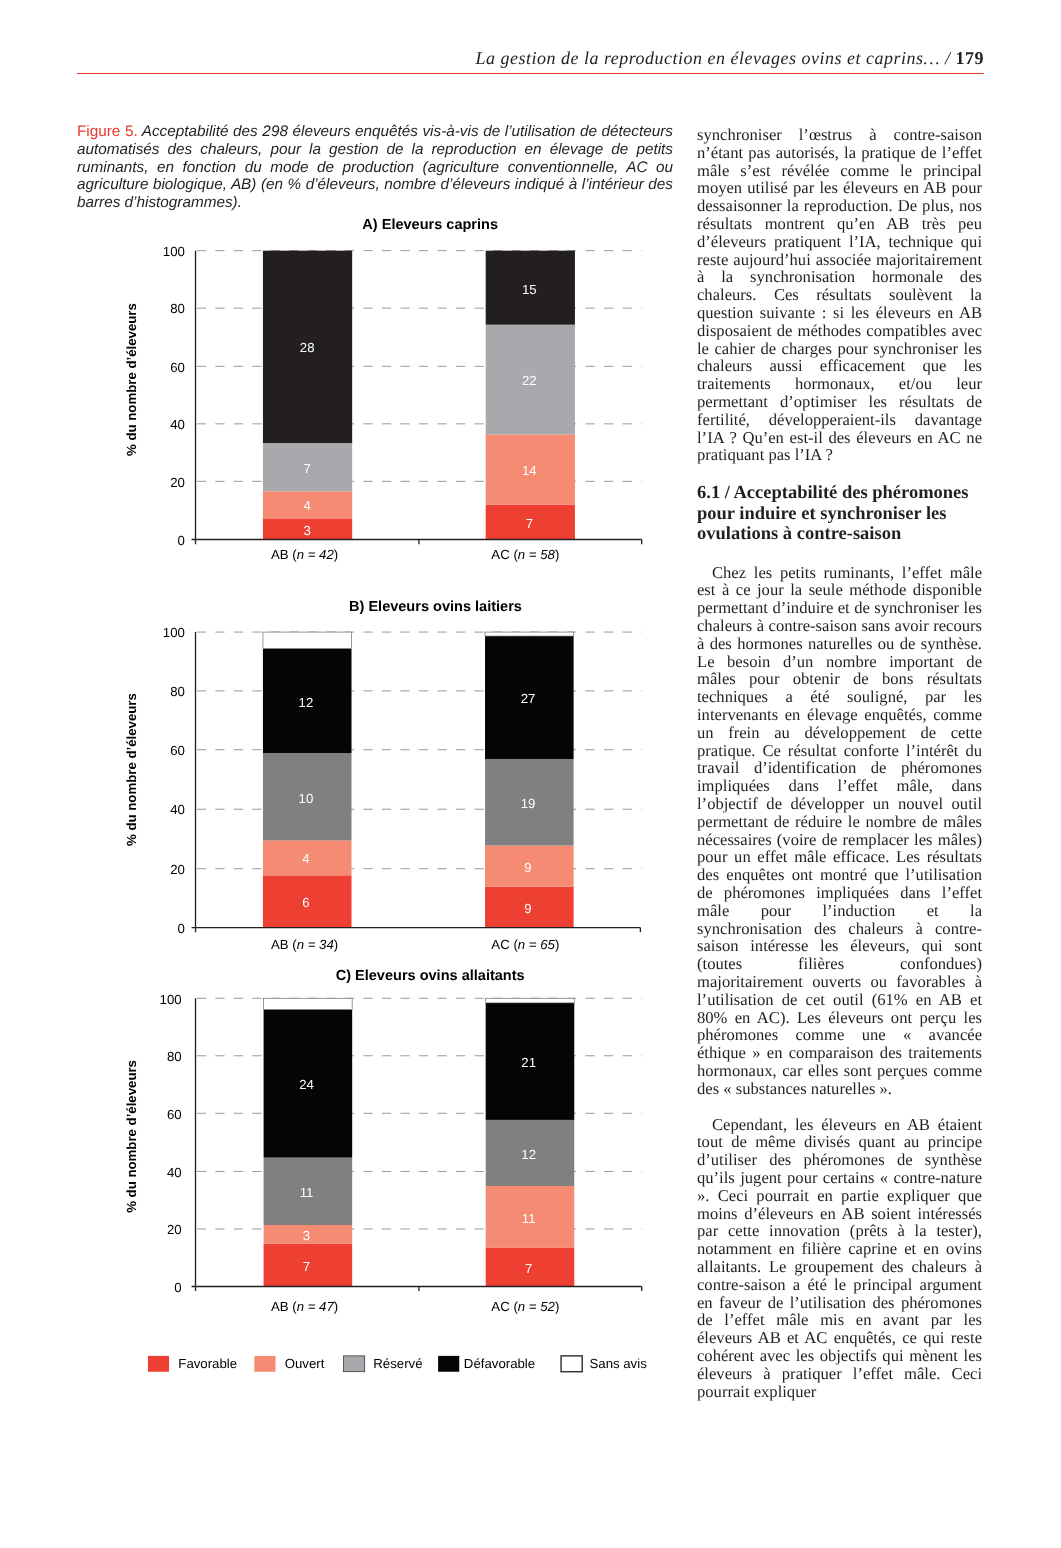La gestion de la reproduction en élevages ovins et caprins… / 179
Figure 5. Acceptabilité des 298 éleveurs enquêtés vis-à-vis de l’utilisation de détecteurs automatisés des chaleurs, pour la gestion de la reproduction en élevage de petits ruminants, en fonction du mode de production (agriculture conventionnelle, AC ou agriculture biologique, AB) (en % d’éleveurs, nombre d’éleveurs indiqué à l’intérieur des barres d’histogrammes).
A) Eleveurs caprins
3
4
7
28
7
14
22
15
100
80
60
40
20
0
AB (n = 42)
AC (n = 58)
% du nombre d’éleveurs
B) Eleveurs ovins laitiers
6
4
10
12
9
9
19
27
100
80
60
40
20
0
AB (n = 34)
AC (n = 65)
% du nombre d’éleveurs
C) Eleveurs ovins allaitants
7
3
11
24
7
11
12
21
100
80
60
40
20
0
AB (n = 47)
AC (n = 52)
% du nombre d’éleveurs
Favorable
Ouvert
Réservé
Défavorable
Sans avis
synchroniser l’œstrus à contre-saison n’étant pas autorisés, la pratique de l’effet mâle s’est révélée comme le principal moyen utilisé par les éleveurs en AB pour dessaisonner la reproduction. De plus, nos résultats montrent qu’en AB très peu d’éleveurs pratiquent l’IA, technique qui reste aujourd’hui associée majoritairement à la synchronisation hormonale des chaleurs. Ces résultats soulèvent la question suivante : si les éleveurs en AB disposaient de méthodes compatibles avec le cahier de charges pour synchroniser les chaleurs aussi efficacement que les traitements hormonaux, et/ou leur permettant d’optimiser les résultats de fertilité, développeraient-ils davantage l’IA ? Qu’en est-il des éleveurs en AC ne pratiquant pas l’IA ?
6.1 / Acceptabilité des phéromones pour induire et synchroniser les ovulations à contre-saison
Chez les petits ruminants, l’effet mâle est à ce jour la seule méthode disponible permettant d’induire et de synchroniser les chaleurs à contre-saison sans avoir recours à des hormones naturelles ou de synthèse. Le besoin d’un nombre important de mâles pour obtenir de bons résultats techniques a été souligné, par les intervenants en élevage enquêtés, comme un frein au développement de cette pratique. Ce résultat conforte l’intérêt du travail d’identification de phéromones impliquées dans l’effet mâle, dans l’objectif de développer un nouvel outil permettant de réduire le nombre de mâles nécessaires (voire de remplacer les mâles) pour un effet mâle efficace. Les résultats des enquêtes ont montré que l’utilisation de phéromones impliquées dans l’effet mâle pour l’induction et la synchronisation des chaleurs à contre-saison intéresse les éleveurs, qui sont (toutes filières confondues) majoritairement ouverts ou favorables à l’utilisation de cet outil (61% en AB et 80% en AC). Les éleveurs ont perçu les phéromones comme une « avancée éthique » en comparaison des traitements hormonaux, car elles sont perçues comme des « substances naturelles ».
Cependant, les éleveurs en AB étaient tout de même divisés quant au principe d’utiliser des phéromones de synthèse qu’ils jugent pour certains « contre-nature ». Ceci pourrait en partie expliquer que moins d’éleveurs en AB soient intéressés par cette innovation (prêts à la tester), notamment en filière caprine et en ovins allaitants. Le groupement des chaleurs à contre-saison a été le principal argument en faveur de l’utilisation des phéromones de l’effet mâle mis en avant par les éleveurs AB et AC enquêtés, ce qui reste cohérent avec les objectifs qui mènent les éleveurs à pratiquer l’effet mâle. Ceci pourrait expliquer